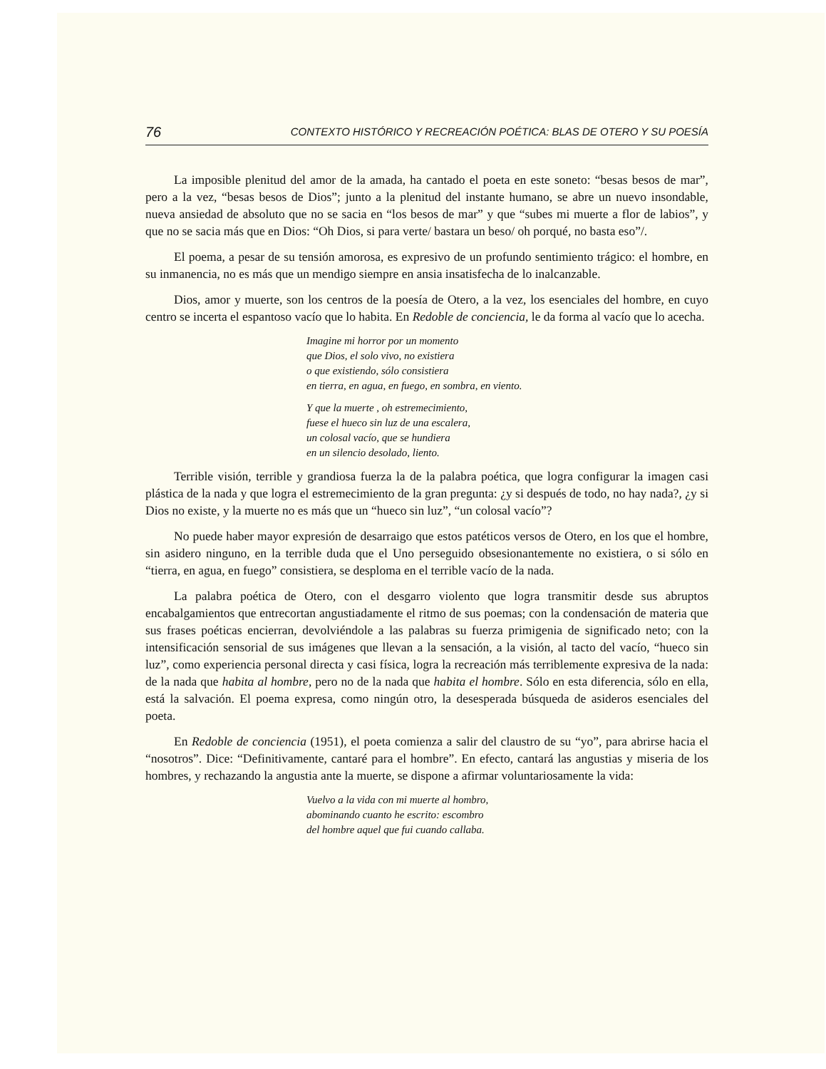76 CONTEXTO HISTÓRICO Y RECREACIÓN POÉTICA: BLAS DE OTERO Y SU POESÍA
La imposible plenitud del amor de la amada, ha cantado el poeta en este soneto: “besas besos de mar”, pero a la vez, “besas besos de Dios”; junto a la plenitud del instante humano, se abre un nuevo insondable, nueva ansiedad de absoluto que no se sacia en “los besos de mar” y que “subes mi muerte a flor de labios”, y que no se sacia más que en Dios: “Oh Dios, si para verte/ bastara un beso/ oh porqué, no basta eso”/.
El poema, a pesar de su tensión amorosa, es expresivo de un profundo sentimiento trágico: el hombre, en su inmanencia, no es más que un mendigo siempre en ansia insatisfecha de lo inalcanzable.
Dios, amor y muerte, son los centros de la poesía de Otero, a la vez, los esenciales del hombre, en cuyo centro se incerta el espantoso vacío que lo habita. En Redoble de conciencia, le da forma al vacío que lo acecha.
Imagine mi horror por un momento
que Dios, el solo vivo, no existiera
o que existiendo, sólo consistiera
en tierra, en agua, en fuego, en sombra, en viento.
Y que la muerte , oh estremecimiento,
fuese el hueco sin luz de una escalera,
un colosal vacío, que se hundiera
en un silencio desolado, liento.
Terrible visión, terrible y grandiosa fuerza la de la palabra poética, que logra configurar la imagen casi plástica de la nada y que logra el estremecimiento de la gran pregunta: ¿y si después de todo, no hay nada?, ¿y si Dios no existe, y la muerte no es más que un “hueco sin luz”, “un colosal vacío”?
No puede haber mayor expresión de desarraigo que estos patéticos versos de Otero, en los que el hombre, sin asidero ninguno, en la terrible duda que el Uno perseguido obsesionantemente no existiera, o si sólo en “tierra, en agua, en fuego” consistiera, se desploma en el terrible vacío de la nada.
La palabra poética de Otero, con el desgarro violento que logra transmitir desde sus abruptos encabalgamientos que entrecortan angustiadamente el ritmo de sus poemas; con la condensación de materia que sus frases poéticas encierran, devolviéndole a las palabras su fuerza primigenia de significado neto; con la intensificación sensorial de sus imágenes que llevan a la sensación, a la visión, al tacto del vacío, “hueco sin luz”, como experiencia personal directa y casi física, logra la recreación más terriblemente expresiva de la nada: de la nada que habita al hombre, pero no de la nada que habita el hombre. Sólo en esta diferencia, sólo en ella, está la salvación. El poema expresa, como ningún otro, la desesperada búsqueda de asideros esenciales del poeta.
En Redoble de conciencia (1951), el poeta comienza a salir del claustro de su “yo”, para abrirse hacia el “nosotros”. Dice: “Definitivamente, cantaré para el hombre”. En efecto, cantará las angustias y miseria de los hombres, y rechazando la angustia ante la muerte, se dispone a afirmar voluntariosamente la vida:
Vuelvo a la vida con mi muerte al hombro,
abominando cuanto he escrito: escombro
del hombre aquel que fui cuando callaba.